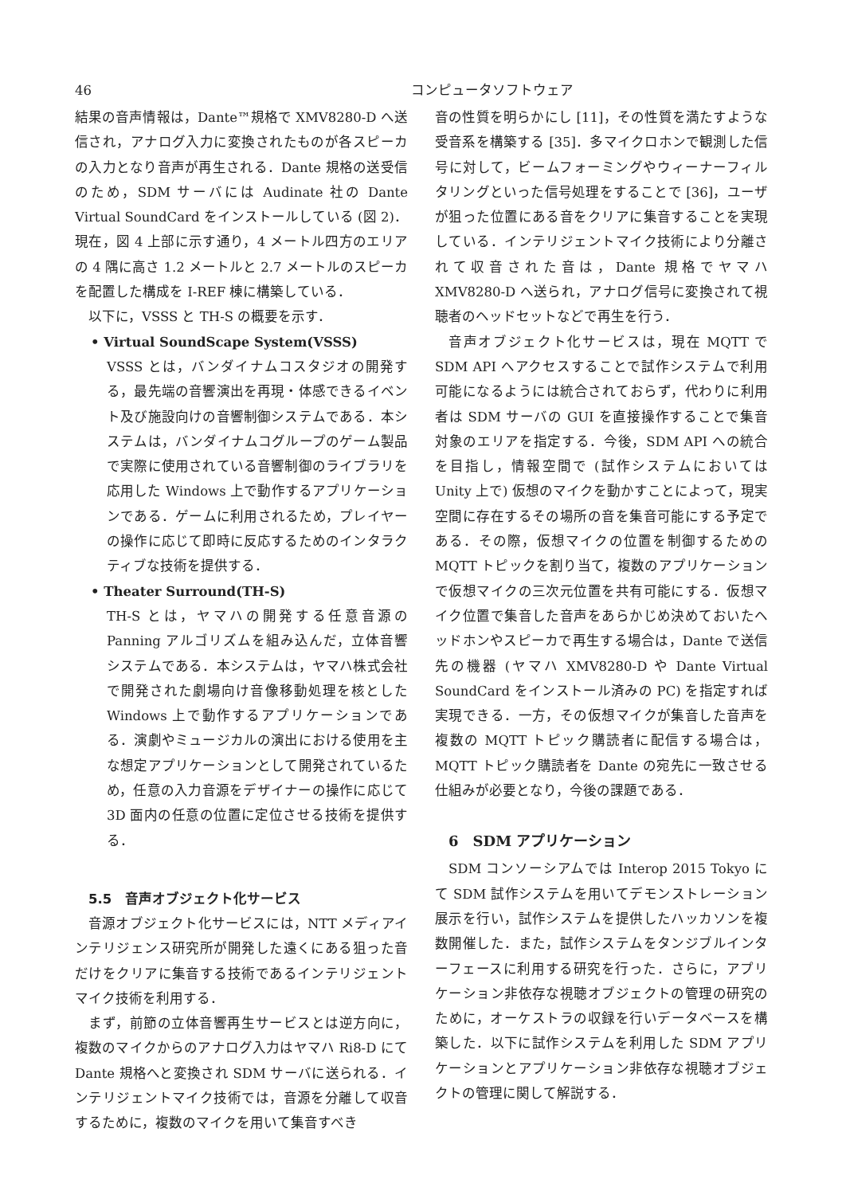46 コンピュータソフトウェア
結果の音声情報は，Dante™規格で XMV8280-D へ送信され，アナログ入力に変換されたものが各スピーカの入力となり音声が再生される．Dante 規格の送受信のため，SDM サーバには Audinate 社の Dante Virtual SoundCard をインストールしている (図 2)．現在，図 4 上部に示す通り，4 メートル四方のエリアの 4 隅に高さ 1.2 メートルと 2.7 メートルのスピーカを配置した構成を I-REF 棟に構築している．
以下に，VSSS と TH-S の概要を示す．
• Virtual SoundScape System(VSSS)
VSSS とは，バンダイナムコスタジオの開発する，最先端の音響演出を再現・体感できるイベント及び施設向けの音響制御システムである．本システムは，バンダイナムコグループのゲーム製品で実際に使用されている音響制御のライブラリを応用した Windows 上で動作するアプリケーションである．ゲームに利用されるため，プレイヤーの操作に応じて即時に反応するためのインタラクティブな技術を提供する．
• Theater Surround(TH-S)
TH-S とは，ヤマハの開発する任意音源の Panning アルゴリズムを組み込んだ，立体音響システムである．本システムは，ヤマハ株式会社で開発された劇場向け音像移動処理を核とした Windows 上で動作するアプリケーションである．演劇やミュージカルの演出における使用を主な想定アプリケーションとして開発されているため，任意の入力音源をデザイナーの操作に応じて 3D 面内の任意の位置に定位させる技術を提供する．
5.5　音声オブジェクト化サービス
音源オブジェクト化サービスには，NTT メディアインテリジェンス研究所が開発した遠くにある狙った音だけをクリアに集音する技術であるインテリジェントマイク技術を利用する．
まず，前節の立体音響再生サービスとは逆方向に，複数のマイクからのアナログ入力はヤマハ Ri8-D にて Dante 規格へと変換され SDM サーバに送られる．インテリジェントマイク技術では，音源を分離して収音するために，複数のマイクを用いて集音すべき
音の性質を明らかにし [11]，その性質を満たすような受音系を構築する [35]．多マイクロホンで観測した信号に対して，ビームフォーミングやウィーナーフィルタリングといった信号処理をすることで [36]，ユーザが狙った位置にある音をクリアに集音することを実現している．インテリジェントマイク技術により分離されて収音された音は，Dante 規格でヤマハ XMV8280-D へ送られ，アナログ信号に変換されて視聴者のヘッドセットなどで再生を行う．
音声オブジェクト化サービスは，現在 MQTT で SDM API へアクセスすることで試作システムで利用可能になるようには統合されておらず，代わりに利用者は SDM サーバの GUI を直接操作することで集音対象のエリアを指定する．今後，SDM API への統合を目指し，情報空間で (試作システムにおいては Unity 上で) 仮想のマイクを動かすことによって，現実空間に存在するその場所の音を集音可能にする予定である．その際，仮想マイクの位置を制御するための MQTT トピックを割り当て，複数のアプリケーションで仮想マイクの三次元位置を共有可能にする．仮想マイク位置で集音した音声をあらかじめ決めておいたヘッドホンやスピーカで再生する場合は，Dante で送信先の機器 (ヤマハ XMV8280-D や Dante Virtual SoundCard をインストール済みの PC) を指定すれば実現できる．一方，その仮想マイクが集音した音声を複数の MQTT トピック購読者に配信する場合は，MQTT トピック購読者を Dante の宛先に一致させる仕組みが必要となり，今後の課題である．
6　SDM アプリケーション
SDM コンソーシアムでは Interop 2015 Tokyo にて SDM 試作システムを用いてデモンストレーション展示を行い，試作システムを提供したハッカソンを複数開催した．また，試作システムをタンジブルインターフェースに利用する研究を行った．さらに，アプリケーション非依存な視聴オブジェクトの管理の研究のために，オーケストラの収録を行いデータベースを構築した．以下に試作システムを利用した SDM アプリケーションとアプリケーション非依存な視聴オブジェクトの管理に関して解説する．